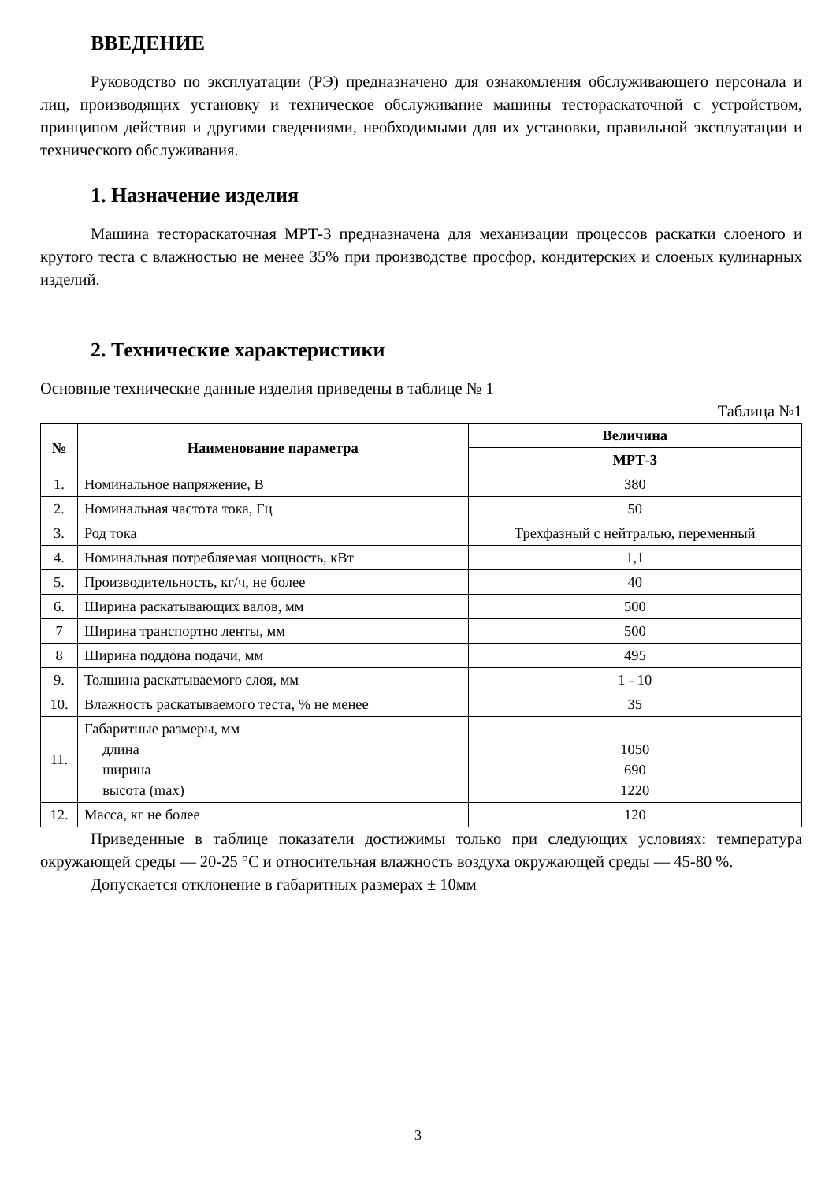ВВЕДЕНИЕ
Руководство по эксплуатации (РЭ) предназначено для ознакомления обслуживающего персонала и лиц, производящих установку и техническое обслуживание машины тестораскаточной с устройством, принципом действия и другими сведениями, необходимыми для их установки, правильной эксплуатации и технического обслуживания.
1. Назначение изделия
Машина тестораскаточная МРТ-3 предназначена для механизации процессов раскатки слоеного и крутого теста с влажностью не менее 35% при производстве просфор, кондитерских и слоеных кулинарных изделий.
2. Технические характеристики
Основные технические данные изделия приведены в таблице № 1
Таблица №1
| № | Наименование параметра | Величина |
| --- | --- | --- |
| | | МРТ-3 |
| 1. | Номинальное напряжение, В | 380 |
| 2. | Номинальная частота тока, Гц | 50 |
| 3. | Род тока | Трехфазный с нейтралью, переменный |
| 4. | Номинальная потребляемая мощность, кВт | 1,1 |
| 5. | Производительность, кг/ч, не более | 40 |
| 6. | Ширина раскатывающих валов, мм | 500 |
| 7 | Ширина транспортно ленты, мм | 500 |
| 8 | Ширина поддона подачи, мм | 495 |
| 9. | Толщина раскатываемого слоя, мм | 1 - 10 |
| 10. | Влажность раскатываемого теста, % не менее | 35 |
| 11. | Габаритные размеры, мм длина ширина высота (max) | 1050 690 1220 |
| 12. | Масса, кг не более | 120 |
Приведенные в таблице показатели достижимы только при следующих условиях: температура окружающей среды — 20-25 °С и относительная влажность воздуха окружающей среды — 45-80 %.
Допускается отклонение в габаритных размерах ± 10мм
3